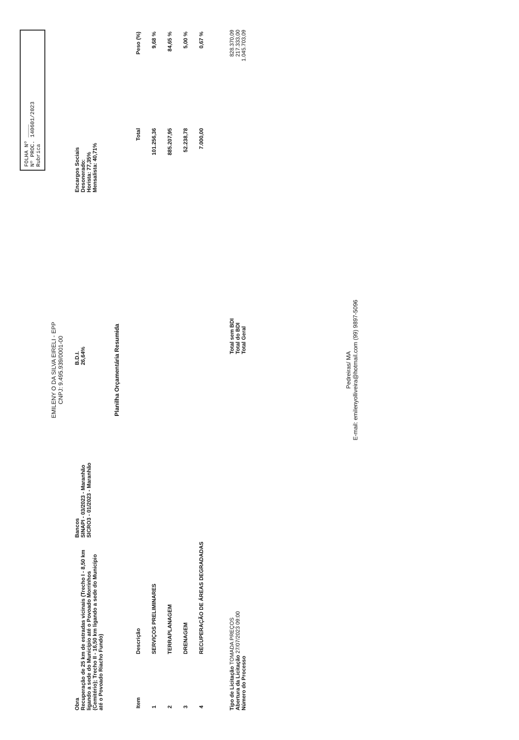FOLHA Nº ____
Nº PROC. 140601/2023
Rubrica
EMILENY O DA SILVA EIRELI - EPP
CNPJ: 9.495.939/0001-00
Obra
Recuperação de 25 km de estradas vicinais (Trecho I - 8,50 km ligando a sede do Município até o Povoado Morrinhos (Cemitério); Trecho II - 16,50 km ligando a sede do Município até o Povoado Riacho Fundo)
Bancos
SINAPI - 03/2023 - Maranhão
SICRO3 - 01/2023 - Maranhão
B.D.I.
26,64%
Encargos Sociais
Desonerado:
Horista: 77,35%
Mensalista: 40,71%
Planilha Orçamentária Resumida
| Item | Descrição | Total | Peso (%) |
| --- | --- | --- | --- |
| 1 | SERVIÇOS PRELIMINARES | 101.256,36 | 9,68 % |
| 2 | TERRAPLANAGEM | 885.207,95 | 84,65 % |
| 3 | DRENAGEM | 52.238,78 | 5,00 % |
| 4 | RECUPERAÇÃO DE ÁREAS DEGRADADAS | 7.000,00 | 0,67 % |
Tipo de Licitação TOMADA PREÇOS
Abertura da Licitação 27/07/2023 09:00
Número do Processo
Total sem BDI
Total do BDI
Total Geral
828.370,09
217.333,00
1.045.703,09
Pedreiras/ MA
E-mail: emilenyolliveira@hotmail.com (99) 9897-5096